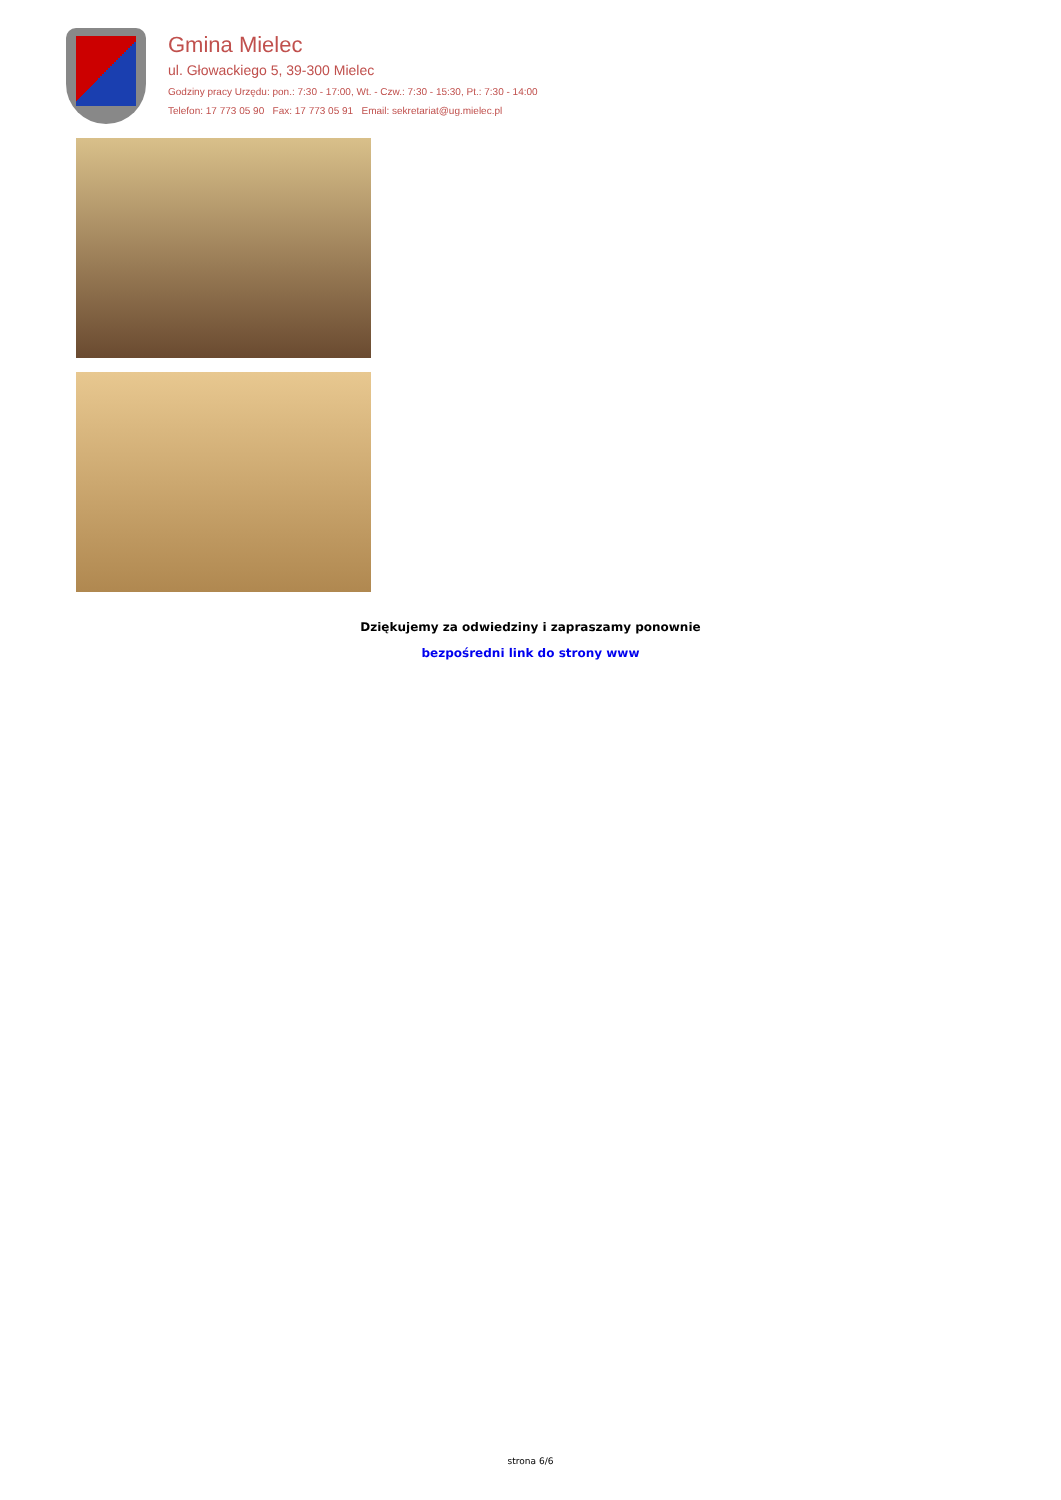Gmina Mielec
ul. Głowackiego 5, 39-300 Mielec
Godziny pracy Urzędu: pon.: 7:30 - 17:00, Wt. - Czw.: 7:30 - 15:30, Pt.: 7:30 - 14:00
Telefon: 17 773 05 90 Fax: 17 773 05 91 Email: sekretariat@ug.mielec.pl
Dziękujemy za odwiedziny i zapraszamy ponownie
bezpośredni link do strony www
strona 6/6